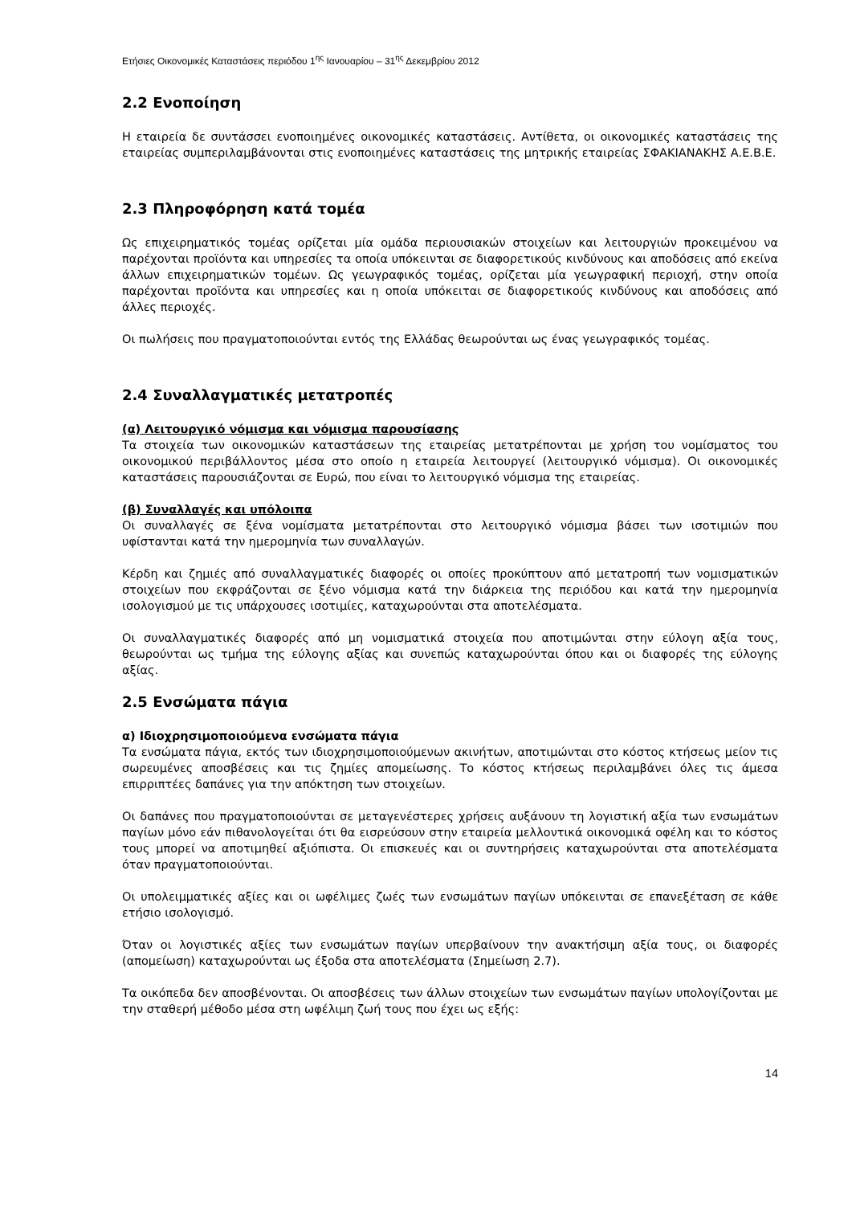Ετήσιες Οικονομικές Καταστάσεις περιόδου 1<sup>ης</sup> Ιανουαρίου – 31<sup>ης</sup> Δεκεμβρίου 2012
2.2 Ενοποίηση
Η εταιρεία δε συντάσσει ενοποιημένες οικονομικές καταστάσεις. Αντίθετα, οι οικονομικές καταστάσεις της εταιρείας συμπεριλαμβάνονται στις ενοποιημένες καταστάσεις της μητρικής εταιρείας ΣΦΑΚΙΑΝΑΚΗΣ Α.Ε.Β.Ε.
2.3 Πληροφόρηση κατά τομέα
Ως επιχειρηματικός τομέας ορίζεται μία ομάδα περιουσιακών στοιχείων και λειτουργιών προκειμένου να παρέχονται προϊόντα και υπηρεσίες τα οποία υπόκεινται σε διαφορετικούς κινδύνους και αποδόσεις από εκείνα άλλων επιχειρηματικών τομέων. Ως γεωγραφικός τομέας, ορίζεται μία γεωγραφική περιοχή, στην οποία παρέχονται προϊόντα και υπηρεσίες και η οποία υπόκειται σε διαφορετικούς κινδύνους και αποδόσεις από άλλες περιοχές.
Οι πωλήσεις που πραγματοποιούνται εντός της Ελλάδας θεωρούνται ως ένας γεωγραφικός τομέας.
2.4 Συναλλαγματικές μετατροπές
(α) Λειτουργικό νόμισμα και νόμισμα παρουσίασης
Τα στοιχεία των οικονομικών καταστάσεων της εταιρείας μετατρέπονται με χρήση του νομίσματος του οικονομικού περιβάλλοντος μέσα στο οποίο η εταιρεία λειτουργεί (λειτουργικό νόμισμα). Οι οικονομικές καταστάσεις παρουσιάζονται σε Ευρώ, που είναι το λειτουργικό νόμισμα της εταιρείας.
(β) Συναλλαγές και υπόλοιπα
Οι συναλλαγές σε ξένα νομίσματα μετατρέπονται στο λειτουργικό νόμισμα βάσει των ισοτιμιών που υφίστανται κατά την ημερομηνία των συναλλαγών.
Κέρδη και ζημιές από συναλλαγματικές διαφορές οι οποίες προκύπτουν από μετατροπή των νομισματικών στοιχείων που εκφράζονται σε ξένο νόμισμα κατά την διάρκεια της περιόδου και κατά την ημερομηνία ισολογισμού με τις υπάρχουσες ισοτιμίες, καταχωρούνται στα αποτελέσματα.
Οι συναλλαγματικές διαφορές από μη νομισματικά στοιχεία που αποτιμώνται στην εύλογη αξία τους, θεωρούνται ως τμήμα της εύλογης αξίας και συνεπώς καταχωρούνται όπου και οι διαφορές της εύλογης αξίας.
2.5 Ενσώματα πάγια
α) Ιδιοχρησιμοποιούμενα ενσώματα πάγια
Τα ενσώματα πάγια, εκτός των ιδιοχρησιμοποιούμενων ακινήτων, αποτιμώνται στο κόστος κτήσεως μείον τις σωρευμένες αποσβέσεις και τις ζημίες απομείωσης. Το κόστος κτήσεως περιλαμβάνει όλες τις άμεσα επιρριπτέες δαπάνες για την απόκτηση των στοιχείων.
Οι δαπάνες που πραγματοποιούνται σε μεταγενέστερες χρήσεις αυξάνουν τη λογιστική αξία των ενσωμάτων παγίων μόνο εάν πιθανολογείται ότι θα εισρεύσουν στην εταιρεία μελλοντικά οικονομικά οφέλη και το κόστος τους μπορεί να αποτιμηθεί αξιόπιστα. Οι επισκευές και οι συντηρήσεις καταχωρούνται στα αποτελέσματα όταν πραγματοποιούνται.
Οι υπολειμματικές αξίες και οι ωφέλιμες ζωές των ενσωμάτων παγίων υπόκεινται σε επανεξέταση σε κάθε ετήσιο ισολογισμό.
Όταν οι λογιστικές αξίες των ενσωμάτων παγίων υπερβαίνουν την ανακτήσιμη αξία τους, οι διαφορές (απομείωση) καταχωρούνται ως έξοδα στα αποτελέσματα (Σημείωση 2.7).
Τα οικόπεδα δεν αποσβένονται. Οι αποσβέσεις των άλλων στοιχείων των ενσωμάτων παγίων υπολογίζονται με την σταθερή μέθοδο μέσα στη ωφέλιμη ζωή τους που έχει ως εξής:
14